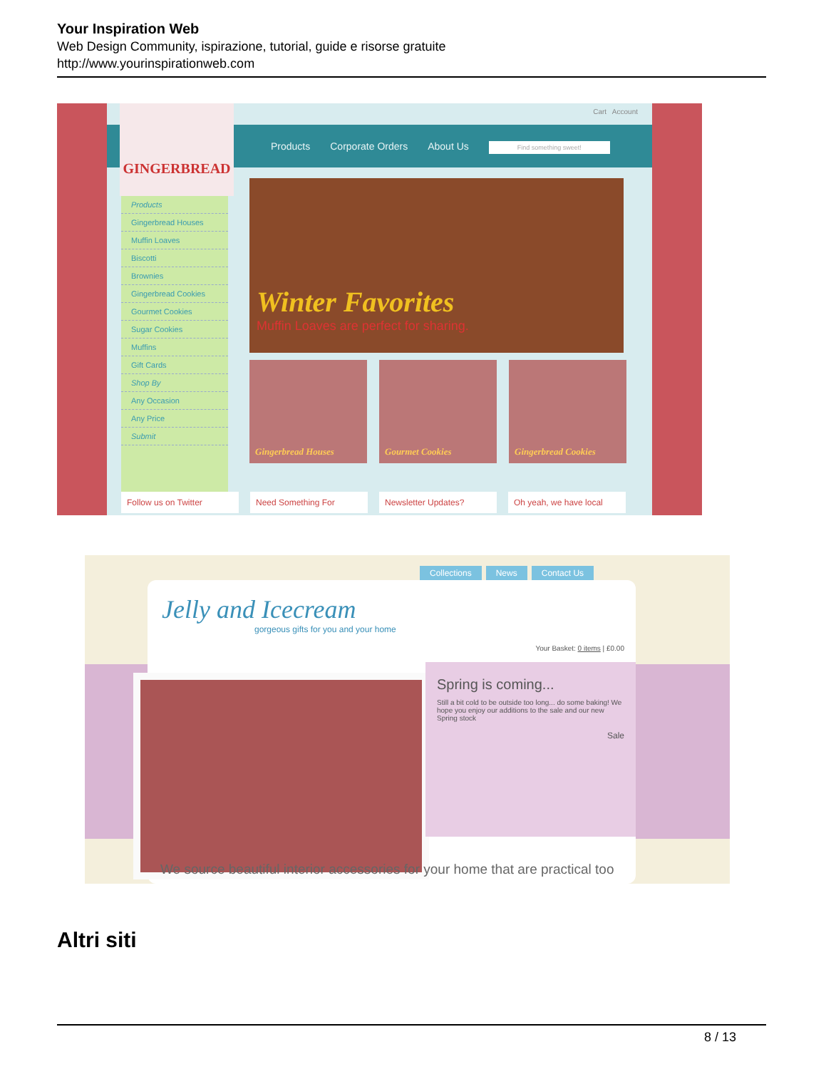Your Inspiration Web
Web Design Community, ispirazione, tutorial, guide e risorse gratuite
http://www.yourinspirationweb.com
Products Corporate Orders About Us Find something sweet!
Cart Account GINGERBREAD
Products
Gingerbread Houses
Muffin Loaves
Biscotti
Brownies
Gingerbread Cookies
Gourmet Cookies
Sugar Cookies
Muffins
Gift Cards
Shop By
Any Occasion
Any Price
Submit
Winter Favorites
Muffin Loaves are perfect for sharing.
Gingerbread Houses Gourmet Cookies Gingerbread Cookies
Follow us on Twitter Need Something For Newsletter Updates? Oh yeah, we have local
Collections News Contact Us
Jelly and Icecream
gorgeous gifts for you and your home
Your Basket: 0 items | £0.00
Spring is coming...
Still a bit cold to be outside too long... do some baking! We hope you enjoy our additions to the sale and our new Spring stock
Sale
We source beautiful interior accessories for your home that are practical too
Altri siti
8 / 13